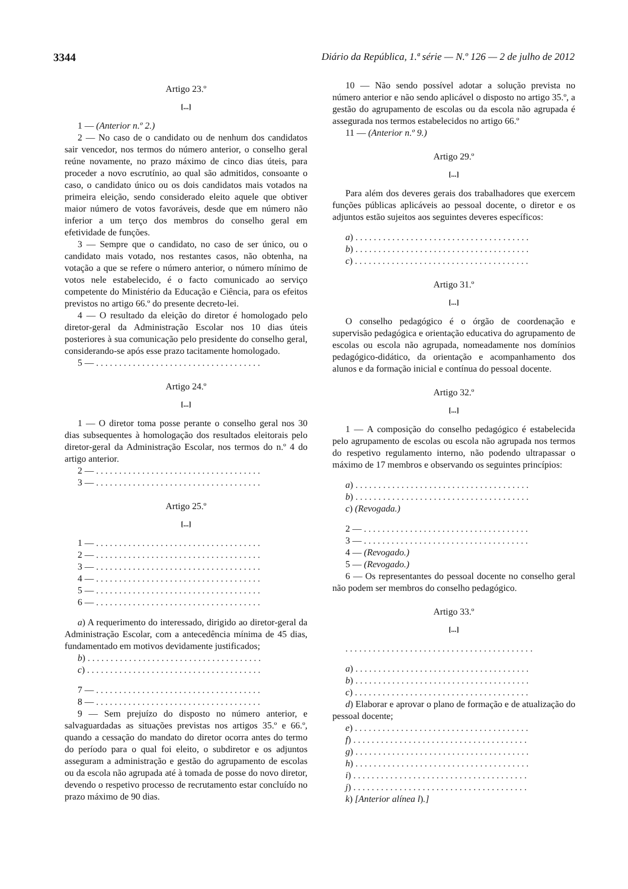3344 Diário da República, 1.ª série — N.º 126 — 2 de julho de 2012
Artigo 23.º
[...]
1 — (Anterior n.º 2.)
2 — No caso de o candidato ou de nenhum dos candidatos sair vencedor, nos termos do número anterior, o conselho geral reúne novamente, no prazo máximo de cinco dias úteis, para proceder a novo escrutínio, ao qual são admitidos, consoante o caso, o candidato único ou os dois candidatos mais votados na primeira eleição, sendo considerado eleito aquele que obtiver maior número de votos favoráveis, desde que em número não inferior a um terço dos membros do conselho geral em efetividade de funções.
3 — Sempre que o candidato, no caso de ser único, ou o candidato mais votado, nos restantes casos, não obtenha, na votação a que se refere o número anterior, o número mínimo de votos nele estabelecido, é o facto comunicado ao serviço competente do Ministério da Educação e Ciência, para os efeitos previstos no artigo 66.º do presente decreto-lei.
4 — O resultado da eleição do diretor é homologado pelo diretor-geral da Administração Escolar nos 10 dias úteis posteriores à sua comunicação pelo presidente do conselho geral, considerando-se após esse prazo tacitamente homologado.
5 — . . . . . . . . . . . . . . . . . . . . . . . . . . . . . . . . . . . .
Artigo 24.º
[...]
1 — O diretor toma posse perante o conselho geral nos 30 dias subsequentes à homologação dos resultados eleitorais pelo diretor-geral da Administração Escolar, nos termos do n.º 4 do artigo anterior.
2 — . . . . . . . . . . . . . . . . . . . . . . . . . . . . . . . . . . . .
3 — . . . . . . . . . . . . . . . . . . . . . . . . . . . . . . . . . . . .
Artigo 25.º
[...]
1 — . . . . . . . . . . . . . . . . . . . . . . . . . . . . . . . . . . . .
2 — . . . . . . . . . . . . . . . . . . . . . . . . . . . . . . . . . . . .
3 — . . . . . . . . . . . . . . . . . . . . . . . . . . . . . . . . . . . .
4 — . . . . . . . . . . . . . . . . . . . . . . . . . . . . . . . . . . . .
5 — . . . . . . . . . . . . . . . . . . . . . . . . . . . . . . . . . . . .
6 — . . . . . . . . . . . . . . . . . . . . . . . . . . . . . . . . . . . .
a) A requerimento do interessado, dirigido ao diretor-geral da Administração Escolar, com a antecedência mínima de 45 dias, fundamentado em motivos devidamente justificados;
b) . . . . . . . . . . . . . . . . . . . . . . . . . . . . . . . . . . . . . .
c) . . . . . . . . . . . . . . . . . . . . . . . . . . . . . . . . . . . . . .
7 — . . . . . . . . . . . . . . . . . . . . . . . . . . . . . . . . . . . .
8 — . . . . . . . . . . . . . . . . . . . . . . . . . . . . . . . . . . . .
9 — Sem prejuízo do disposto no número anterior, e salvaguardadas as situações previstas nos artigos 35.º e 66.º, quando a cessação do mandato do diretor ocorra antes do termo do período para o qual foi eleito, o subdiretor e os adjuntos asseguram a administração e gestão do agrupamento de escolas ou da escola não agrupada até à tomada de posse do novo diretor, devendo o respetivo processo de recrutamento estar concluído no prazo máximo de 90 dias.
10 — Não sendo possível adotar a solução prevista no número anterior e não sendo aplicável o disposto no artigo 35.º, a gestão do agrupamento de escolas ou da escola não agrupada é assegurada nos termos estabelecidos no artigo 66.º
11 — (Anterior n.º 9.)
Artigo 29.º
[...]
Para além dos deveres gerais dos trabalhadores que exercem funções públicas aplicáveis ao pessoal docente, o diretor e os adjuntos estão sujeitos aos seguintes deveres específicos:
a) . . . . . . . . . . . . . . . . . . . . . . . . . . . . . . . . . . . . . .
b) . . . . . . . . . . . . . . . . . . . . . . . . . . . . . . . . . . . . . .
c) . . . . . . . . . . . . . . . . . . . . . . . . . . . . . . . . . . . . . .
Artigo 31.º
[...]
O conselho pedagógico é o órgão de coordenação e supervisão pedagógica e orientação educativa do agrupamento de escolas ou escola não agrupada, nomeadamente nos domínios pedagógico-didático, da orientação e acompanhamento dos alunos e da formação inicial e contínua do pessoal docente.
Artigo 32.º
[...]
1 — A composição do conselho pedagógico é estabelecida pelo agrupamento de escolas ou escola não agrupada nos termos do respetivo regulamento interno, não podendo ultrapassar o máximo de 17 membros e observando os seguintes princípios:
a) . . . . . . . . . . . . . . . . . . . . . . . . . . . . . . . . . . . . . .
b) . . . . . . . . . . . . . . . . . . . . . . . . . . . . . . . . . . . . . .
c) (Revogada.)
2 — . . . . . . . . . . . . . . . . . . . . . . . . . . . . . . . . . . . .
3 — . . . . . . . . . . . . . . . . . . . . . . . . . . . . . . . . . . . .
4 — (Revogado.)
5 — (Revogado.)
6 — Os representantes do pessoal docente no conselho geral não podem ser membros do conselho pedagógico.
Artigo 33.º
[...]
. . . . . . . . . . . . . . . . . . . . . . . . . . . . . . . . . . . . . . . . .
a) . . . . . . . . . . . . . . . . . . . . . . . . . . . . . . . . . . . . . .
b) . . . . . . . . . . . . . . . . . . . . . . . . . . . . . . . . . . . . . .
c) . . . . . . . . . . . . . . . . . . . . . . . . . . . . . . . . . . . . . .
d) Elaborar e aprovar o plano de formação e de atualização do pessoal docente;
e) . . . . . . . . . . . . . . . . . . . . . . . . . . . . . . . . . . . . . .
f) . . . . . . . . . . . . . . . . . . . . . . . . . . . . . . . . . . . . . .
g) . . . . . . . . . . . . . . . . . . . . . . . . . . . . . . . . . . . . . .
h) . . . . . . . . . . . . . . . . . . . . . . . . . . . . . . . . . . . . . .
i) . . . . . . . . . . . . . . . . . . . . . . . . . . . . . . . . . . . . . .
j) . . . . . . . . . . . . . . . . . . . . . . . . . . . . . . . . . . . . . .
k) [Anterior alínea l).]